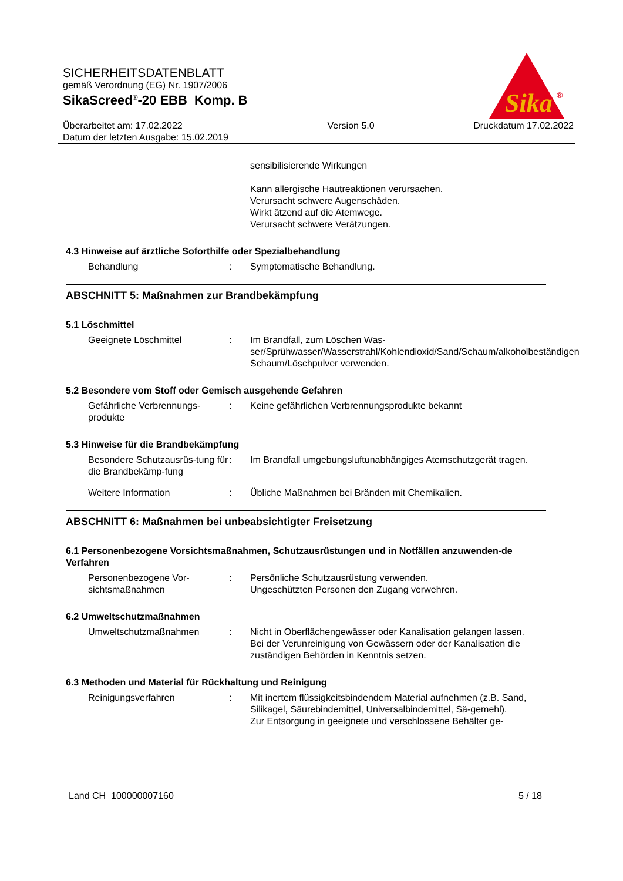SICHERHEITSDATENBLATT
gemäß Verordnung (EG) Nr. 1907/2006
SikaScreed<sup>®</sup>-20 EBB Komp. B
Überarbeitet am: 17.02.2022
Datum der letzten Ausgabe: 15.02.2019
Version 5.0 Druckdatum 17.02.2022
Sika
®
sensibilisierende Wirkungen
Kann allergische Hautreaktionen verursachen.
Verursacht schwere Augenschäden.
Wirkt ätzend auf die Atemwege.
Verursacht schwere Verätzungen.
4.3 Hinweise auf ärztliche Soforthilfe oder Spezialbehandlung
Behandlung : Symptomatische Behandlung.
ABSCHNITT 5: Maßnahmen zur Brandbekämpfung
5.1 Löschmittel
Geeignete Löschmittel : Im Brandfall, zum Löschen Was-ser/Sprühwasser/Wasserstrahl/Kohlendioxid/Sand/Schaum/alkoholbeständigen Schaum/Löschpulver verwenden.
5.2 Besondere vom Stoff oder Gemisch ausgehende Gefahren
Gefährliche Verbrennungs-produkte
: Keine gefährlichen Verbrennungsprodukte bekannt
5.3 Hinweise für die Brandbekämpfung
Besondere Schutzausrüs-tung für die Brandbekämp-fung
: Im Brandfall umgebungsluftunabhängiges Atemschutzgerät tragen.
Weitere Information : Übliche Maßnahmen bei Bränden mit Chemikalien.
ABSCHNITT 6: Maßnahmen bei unbeabsichtigter Freisetzung
6.1 Personenbezogene Vorsichtsmaßnahmen, Schutzausrüstungen und in Notfällen anzuwenden-de Verfahren
Personenbezogene Vor-sichtsmaßnahmen
: Persönliche Schutzausrüstung verwenden.
Ungeschützten Personen den Zugang verwehren.
6.2 Umweltschutzmaßnahmen
Umweltschutzmaßnahmen : Nicht in Oberflächengewässer oder Kanalisation gelangen lassen.
Bei der Verunreinigung von Gewässern oder der Kanalisation die zuständigen Behörden in Kenntnis setzen.
6.3 Methoden und Material für Rückhaltung und Reinigung
Reinigungsverfahren : Mit inertem flüssigkeitsbindendem Material aufnehmen (z.B. Sand, Silikagel, Säurebindemittel, Universalbindemittel, Sä-gemehl).
Zur Entsorgung in geeignete und verschlossene Behälter ge-
Land CH 100000007160 5 / 18